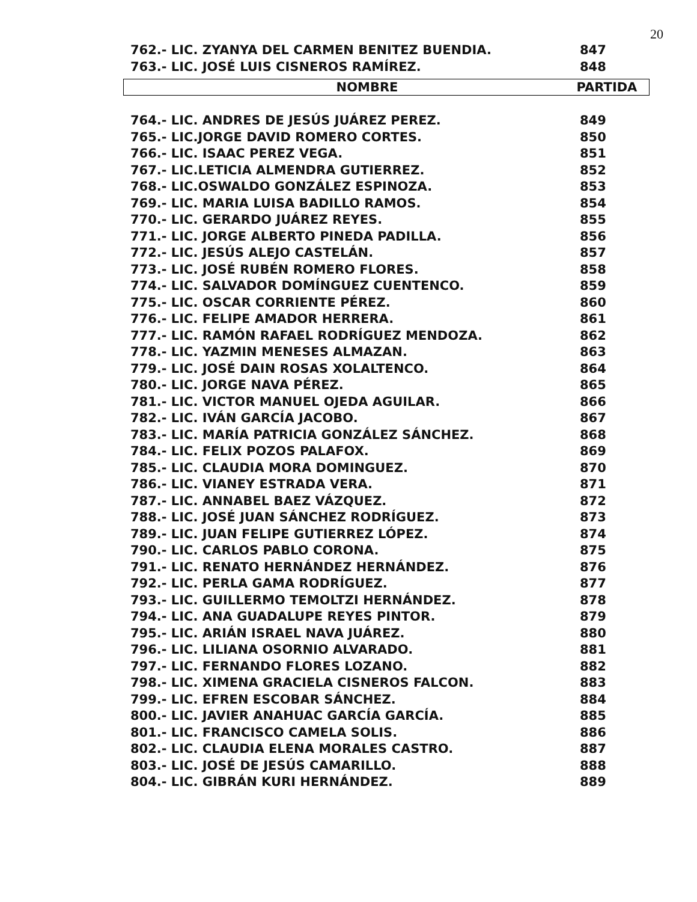20
| 762.- LIC. ZYANYA DEL CARMEN BENITEZ BUENDIA. | 847 |
| 763.- LIC. JOSÉ LUIS CISNEROS RAMÍREZ. | 848 |
| NOMBRE | PARTIDA |
| --- | --- |
| 764.- LIC. ANDRES DE JESÚS JUÁREZ PEREZ. | 849 |
| 765.- LIC.JORGE DAVID ROMERO CORTES. | 850 |
| 766.- LIC. ISAAC PEREZ VEGA. | 851 |
| 767.- LIC.LETICIA ALMENDRA GUTIERREZ. | 852 |
| 768.- LIC.OSWALDO GONZÁLEZ ESPINOZA. | 853 |
| 769.- LIC. MARIA LUISA BADILLO RAMOS. | 854 |
| 770.- LIC. GERARDO JUÁREZ REYES. | 855 |
| 771.- LIC. JORGE ALBERTO PINEDA PADILLA. | 856 |
| 772.- LIC. JESÚS ALEJO CASTELÁN. | 857 |
| 773.- LIC. JOSÉ RUBÉN ROMERO FLORES. | 858 |
| 774.- LIC. SALVADOR DOMÍNGUEZ CUENTENCO. | 859 |
| 775.- LIC. OSCAR CORRIENTE PÉREZ. | 860 |
| 776.- LIC. FELIPE AMADOR HERRERA. | 861 |
| 777.- LIC. RAMÓN RAFAEL RODRÍGUEZ MENDOZA. | 862 |
| 778.- LIC. YAZMIN MENESES ALMAZAN. | 863 |
| 779.- LIC. JOSÉ DAIN ROSAS XOLALTENCO. | 864 |
| 780.- LIC. JORGE NAVA PÉREZ. | 865 |
| 781.- LIC. VICTOR MANUEL OJEDA AGUILAR. | 866 |
| 782.- LIC. IVÁN GARCÍA JACOBO. | 867 |
| 783.- LIC. MARÍA PATRICIA GONZÁLEZ SÁNCHEZ. | 868 |
| 784.- LIC. FELIX POZOS PALAFOX. | 869 |
| 785.- LIC. CLAUDIA MORA DOMINGUEZ. | 870 |
| 786.- LIC. VIANEY ESTRADA VERA. | 871 |
| 787.- LIC. ANNABEL BAEZ VÁZQUEZ. | 872 |
| 788.- LIC. JOSÉ JUAN SÁNCHEZ RODRÍGUEZ. | 873 |
| 789.- LIC. JUAN FELIPE GUTIERREZ LÓPEZ. | 874 |
| 790.- LIC. CARLOS PABLO CORONA. | 875 |
| 791.- LIC. RENATO HERNÁNDEZ HERNÁNDEZ. | 876 |
| 792.- LIC. PERLA GAMA RODRÍGUEZ. | 877 |
| 793.- LIC. GUILLERMO TEMOLTZI HERNÁNDEZ. | 878 |
| 794.- LIC. ANA GUADALUPE REYES PINTOR. | 879 |
| 795.- LIC. ARIÁN ISRAEL NAVA JUÁREZ. | 880 |
| 796.- LIC. LILIANA OSORNIO ALVARADO. | 881 |
| 797.- LIC. FERNANDO FLORES LOZANO. | 882 |
| 798.- LIC. XIMENA GRACIELA CISNEROS FALCON. | 883 |
| 799.- LIC. EFREN ESCOBAR SÁNCHEZ. | 884 |
| 800.- LIC. JAVIER ANAHUAC GARCÍA GARCÍA. | 885 |
| 801.- LIC. FRANCISCO CAMELA SOLIS. | 886 |
| 802.- LIC. CLAUDIA ELENA MORALES CASTRO. | 887 |
| 803.- LIC. JOSÉ DE JESÚS CAMARILLO. | 888 |
| 804.- LIC. GIBRÁN KURI HERNÁNDEZ. | 889 |